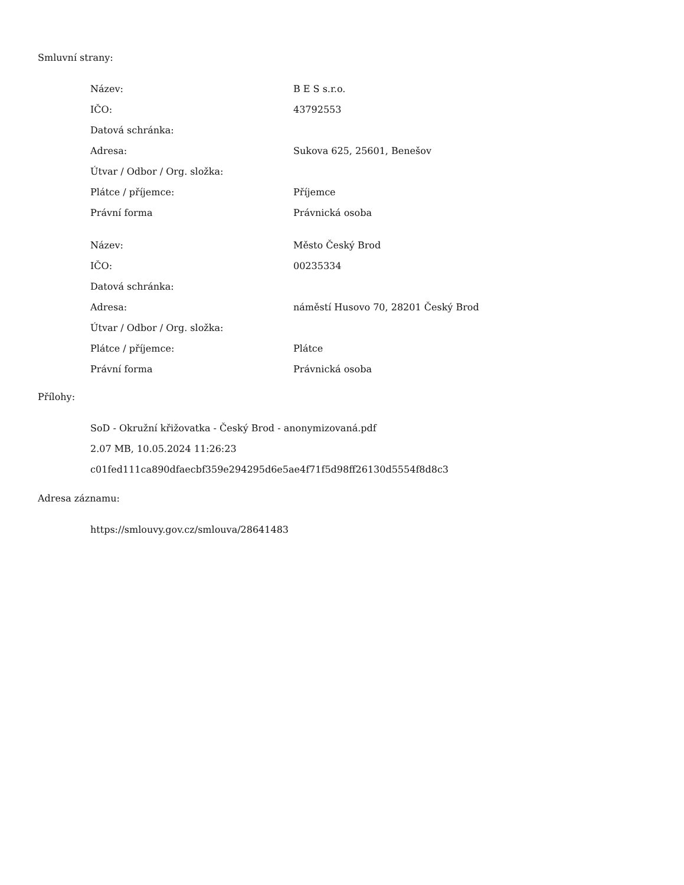Smluvní strany:
| Název: | B E S s.r.o. |
| IČO: | 43792553 |
| Datová schránka: | |
| Adresa: | Sukova 625, 25601, Benešov |
| Útvar / Odbor / Org. složka: | |
| Plátce / příjemce: | Příjemce |
| Právní forma | Právnická osoba |
| Název: | Město Český Brod |
| IČO: | 00235334 |
| Datová schránka: | |
| Adresa: | náměstí Husovo 70, 28201 Český Brod |
| Útvar / Odbor / Org. složka: | |
| Plátce / příjemce: | Plátce |
| Právní forma | Právnická osoba |
Přílohy:
SoD - Okružní křižovatka - Český Brod - anonymizovaná.pdf
2.07 MB, 10.05.2024 11:26:23
c01fed111ca890dfaecbf359e294295d6e5ae4f71f5d98ff26130d5554f8d8c3
Adresa záznamu:
https://smlouvy.gov.cz/smlouva/28641483